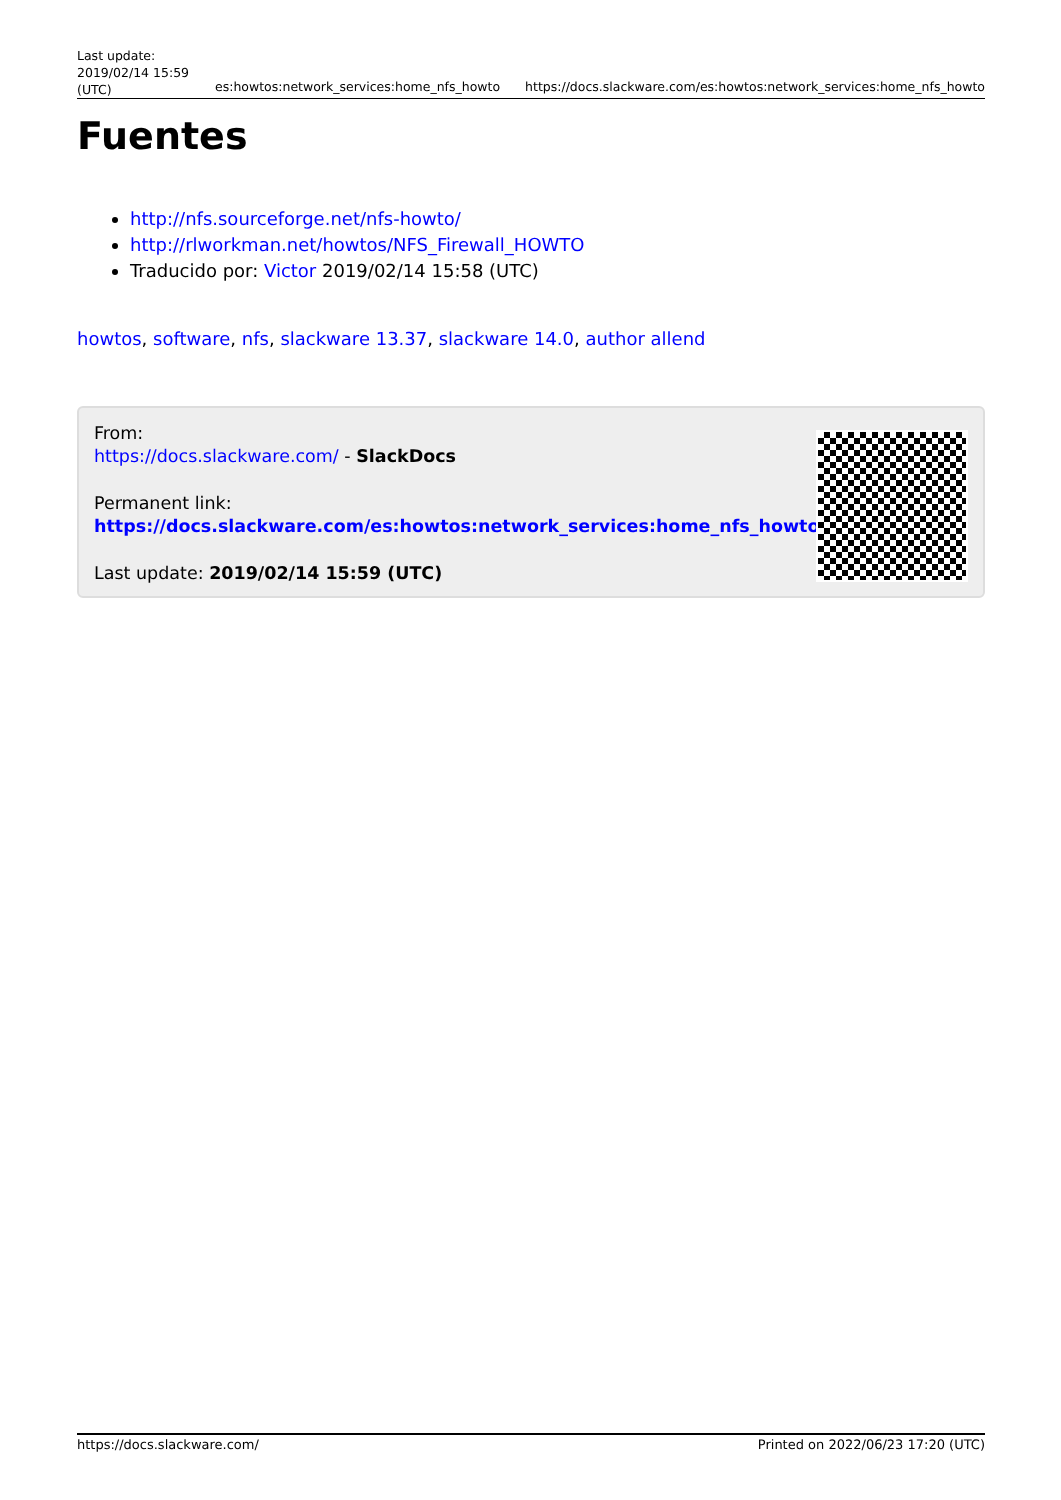Last update:
2019/02/14 15:59
(UTC)
es:howtos:network_services:home_nfs_howto https://docs.slackware.com/es:howtos:network_services:home_nfs_howto
Fuentes
http://nfs.sourceforge.net/nfs-howto/
http://rlworkman.net/howtos/NFS_Firewall_HOWTO
Traducido por: Victor 2019/02/14 15:58 (UTC)
howtos, software, nfs, slackware 13.37, slackware 14.0, author allend
From:
https://docs.slackware.com/ - SlackDocs
Permanent link:
https://docs.slackware.com/es:howtos:network_services:home_nfs_howto
Last update: 2019/02/14 15:59 (UTC)
https://docs.slackware.com/ Printed on 2022/06/23 17:20 (UTC)